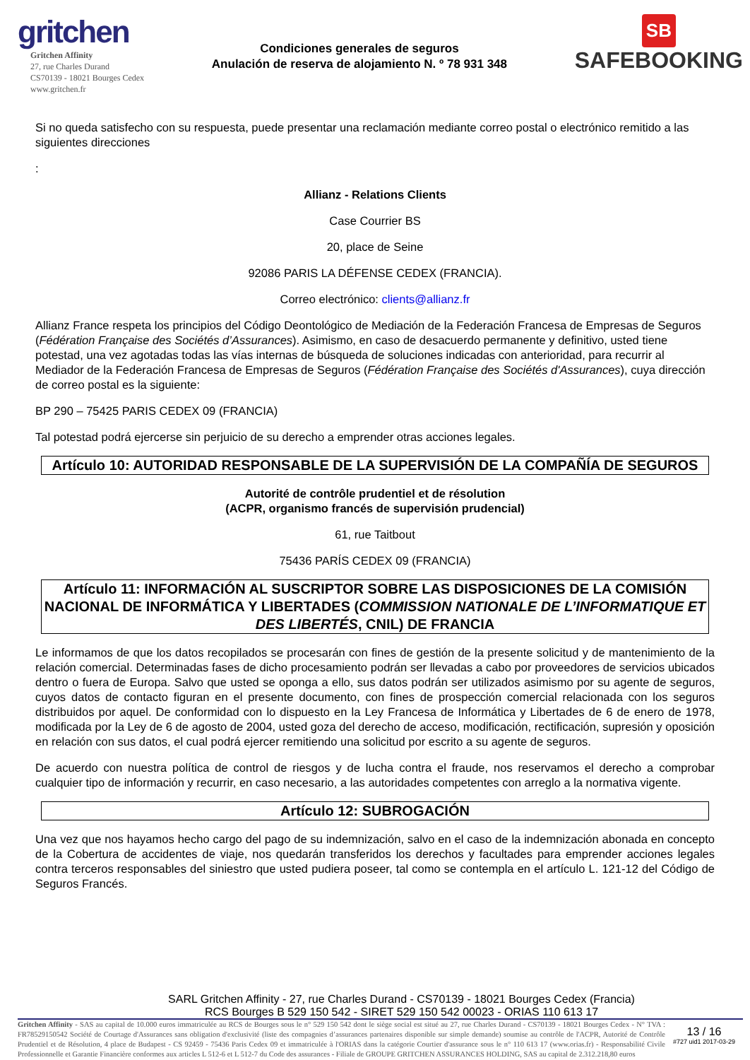gritchen
Gritchen Affinity
27, rue Charles Durand
CS70139 - 18021 Bourges Cedex
www.gritchen.fr
Condiciones generales de seguros
Anulación de reserva de alojamiento N. º 78 931 348
SB
SAFEBOOKING
Si no queda satisfecho con su respuesta, puede presentar una reclamación mediante correo postal o electrónico remitido a las siguientes direcciones
:
Allianz - Relations Clients
Case Courrier BS
20, place de Seine
92086 PARIS LA DÉFENSE CEDEX (FRANCIA).
Correo electrónico: clients@allianz.fr
Allianz France respeta los principios del Código Deontológico de Mediación de la Federación Francesa de Empresas de Seguros (Fédération Française des Sociétés d’Assurances). Asimismo, en caso de desacuerdo permanente y definitivo, usted tiene potestad, una vez agotadas todas las vías internas de búsqueda de soluciones indicadas con anterioridad, para recurrir al Mediador de la Federación Francesa de Empresas de Seguros (Fédération Française des Sociétés d'Assurances), cuya dirección de correo postal es la siguiente:
BP 290 – 75425 PARIS CEDEX 09 (FRANCIA)
Tal potestad podrá ejercerse sin perjuicio de su derecho a emprender otras acciones legales.
Artículo 10: AUTORIDAD RESPONSABLE DE LA SUPERVISIÓN DE LA COMPAÑÍA DE SEGUROS
Autorité de contrôle prudentiel et de résolution
(ACPR, organismo francés de supervisión prudencial)
61, rue Taitbout
75436 PARÍS CEDEX 09 (FRANCIA)
Artículo 11: INFORMACIÓN AL SUSCRIPTOR SOBRE LAS DISPOSICIONES DE LA COMISIÓN NACIONAL DE INFORMÁTICA Y LIBERTADES (COMMISSION NATIONALE DE L’INFORMATIQUE ET DES LIBERTÉS, CNIL) DE FRANCIA
Le informamos de que los datos recopilados se procesarán con fines de gestión de la presente solicitud y de mantenimiento de la relación comercial. Determinadas fases de dicho procesamiento podrán ser llevadas a cabo por proveedores de servicios ubicados dentro o fuera de Europa. Salvo que usted se oponga a ello, sus datos podrán ser utilizados asimismo por su agente de seguros, cuyos datos de contacto figuran en el presente documento, con fines de prospección comercial relacionada con los seguros distribuidos por aquel. De conformidad con lo dispuesto en la Ley Francesa de Informática y Libertades de 6 de enero de 1978, modificada por la Ley de 6 de agosto de 2004, usted goza del derecho de acceso, modificación, rectificación, supresión y oposición en relación con sus datos, el cual podrá ejercer remitiendo una solicitud por escrito a su agente de seguros.
De acuerdo con nuestra política de control de riesgos y de lucha contra el fraude, nos reservamos el derecho a comprobar cualquier tipo de información y recurrir, en caso necesario, a las autoridades competentes con arreglo a la normativa vigente.
Artículo 12: SUBROGACIÓN
Una vez que nos hayamos hecho cargo del pago de su indemnización, salvo en el caso de la indemnización abonada en concepto de la Cobertura de accidentes de viaje, nos quedarán transferidos los derechos y facultades para emprender acciones legales contra terceros responsables del siniestro que usted pudiera poseer, tal como se contempla en el artículo L. 121-12 del Código de Seguros Francés.
SARL Gritchen Affinity - 27, rue Charles Durand - CS70139 - 18021 Bourges Cedex (Francia)
RCS Bourges B 529 150 542 - SIRET 529 150 542 00023 - ORIAS 110 613 17
Gritchen Affinity - SAS au capital de 10.000 euros immatriculée au RCS de Bourges sous le n° 529 150 542 dont le siège social est situé au 27, rue Charles Durand - CS70139 - 18021 Bourges Cedex - N° TVA : FR78529150542 Société de Courtage d'Assurances sans obligation d'exclusivité (liste des compagnies d’assurances partenaires disponible sur simple demande) soumise au contrôle de l'ACPR, Autorité de Contrôle Prudentiel et de Résolution, 4 place de Budapest - CS 92459 - 75436 Paris Cedex 09 et immatriculée à l'ORIAS dans la catégorie Courtier d'assurance sous le n° 110 613 17 (www.orias.fr) - Responsabilité Civile Professionnelle et Garantie Financière conformes aux articles L 512-6 et L 512-7 du Code des assurances - Filiale de GROUPE GRITCHEN ASSURANCES HOLDING, SAS au capital de 2.312.218,80 euros
13 / 16
#727 uid1 2017-03-29